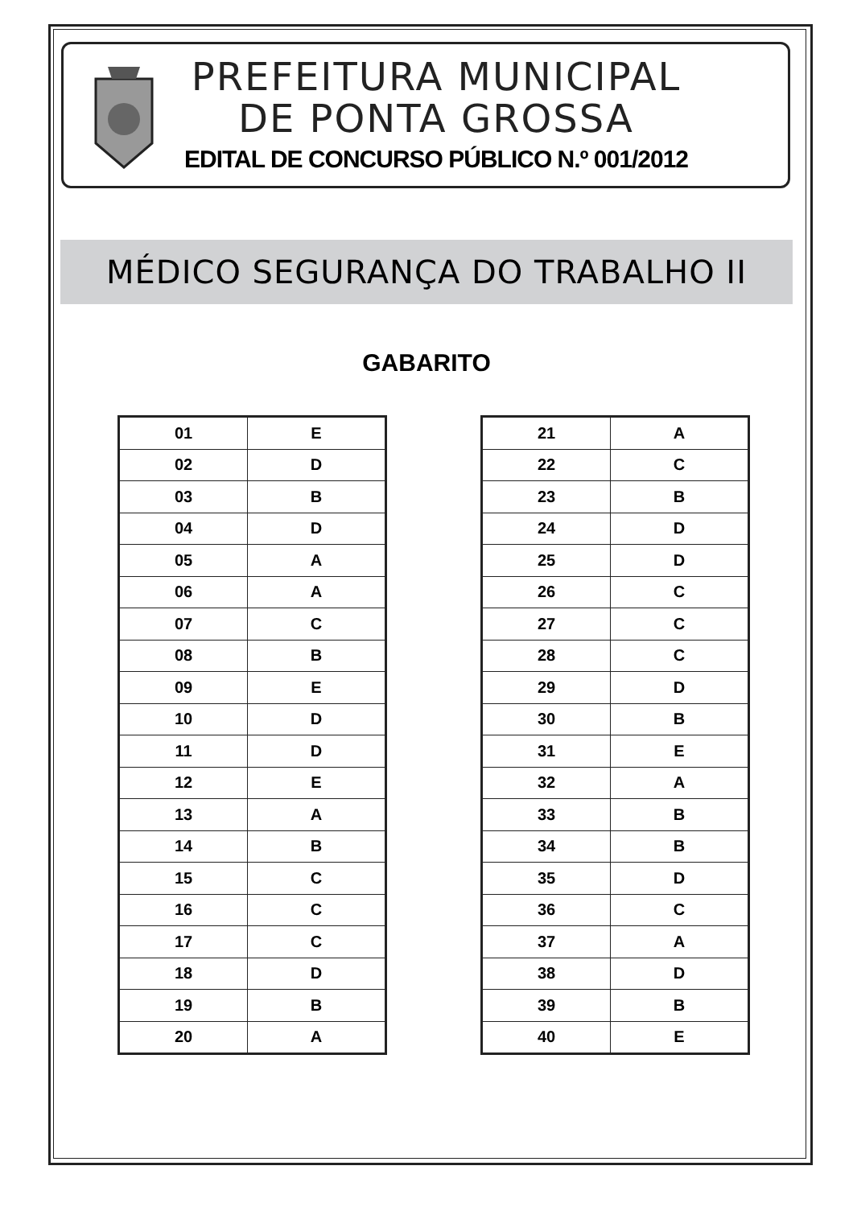PREFEITURA MUNICIPAL
DE PONTA GROSSA
EDITAL DE CONCURSO PÚBLICO N.º 001/2012
MÉDICO SEGURANÇA DO TRABALHO II
GABARITO
| 01 | E |
| 02 | D |
| 03 | B |
| 04 | D |
| 05 | A |
| 06 | A |
| 07 | C |
| 08 | B |
| 09 | E |
| 10 | D |
| 11 | D |
| 12 | E |
| 13 | A |
| 14 | B |
| 15 | C |
| 16 | C |
| 17 | C |
| 18 | D |
| 19 | B |
| 20 | A |
| 21 | A |
| 22 | C |
| 23 | B |
| 24 | D |
| 25 | D |
| 26 | C |
| 27 | C |
| 28 | C |
| 29 | D |
| 30 | B |
| 31 | E |
| 32 | A |
| 33 | B |
| 34 | B |
| 35 | D |
| 36 | C |
| 37 | A |
| 38 | D |
| 39 | B |
| 40 | E |